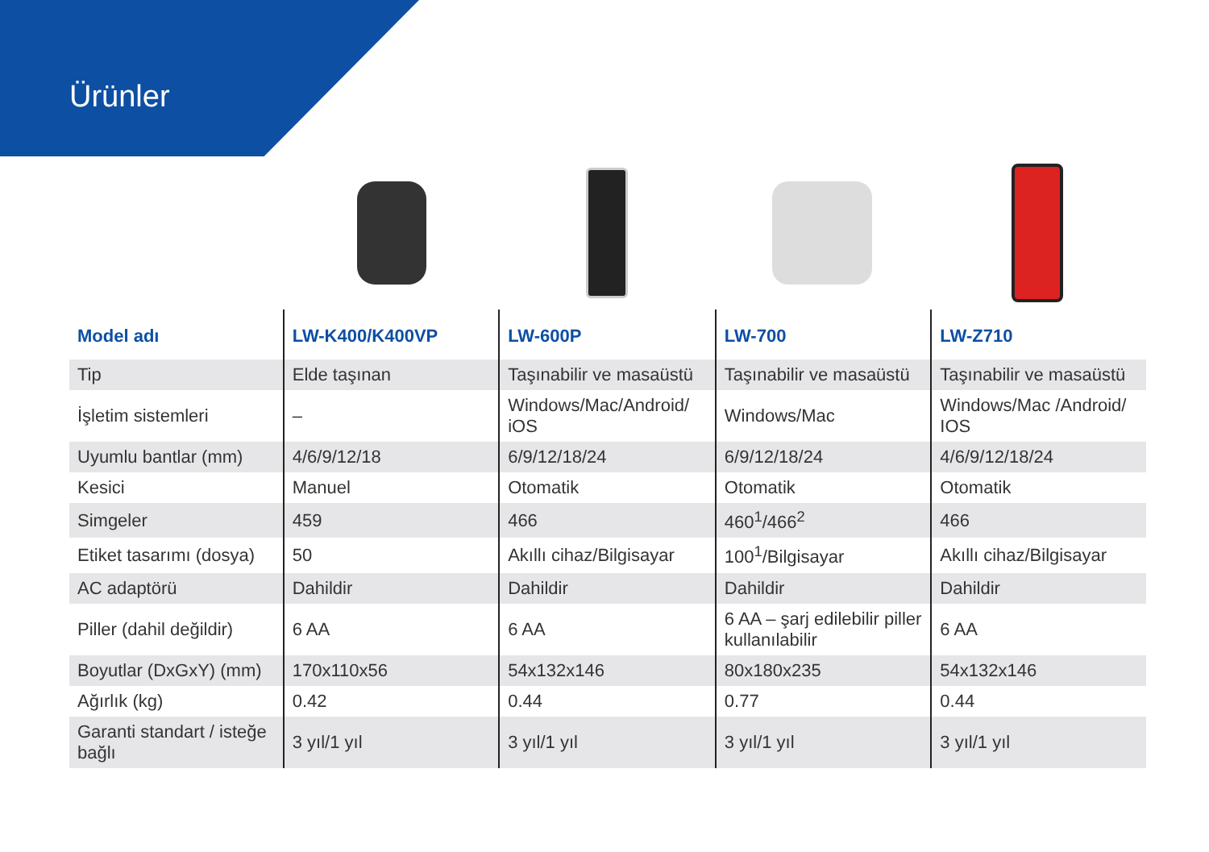Ürünler
| Model adı | LW-K400/K400VP | LW-600P | LW-700 | LW-Z710 |
| --- | --- | --- | --- | --- |
| Tip | Elde taşınan | Taşınabilir ve masaüstü | Taşınabilir ve masaüstü | Taşınabilir ve masaüstü |
| İşletim sistemleri | – | Windows/Mac/Android/ iOS | Windows/Mac | Windows/Mac /Android/ IOS |
| Uyumlu bantlar (mm) | 4/6/9/12/18 | 6/9/12/18/24 | 6/9/12/18/24 | 4/6/9/12/18/24 |
| Kesici | Manuel | Otomatik | Otomatik | Otomatik |
| Simgeler | 459 | 466 | 460<sup>1</sup>/466<sup>2</sup> | 466 |
| Etiket tasarımı (dosya) | 50 | Akıllı cihaz/Bilgisayar | 100<sup>1</sup>/Bilgisayar | Akıllı cihaz/Bilgisayar |
| AC adaptörü | Dahildir | Dahildir | Dahildir | Dahildir |
| Piller (dahil değildir) | 6 AA | 6 AA | 6 AA – şarj edilebilir piller kullanılabilir | 6 AA |
| Boyutlar (DxGxY) (mm) | 170x110x56 | 54x132x146 | 80x180x235 | 54x132x146 |
| Ağırlık (kg) | 0.42 | 0.44 | 0.77 | 0.44 |
| Garanti standart / isteğe bağlı | 3 yıl/1 yıl | 3 yıl/1 yıl | 3 yıl/1 yıl | 3 yıl/1 yıl |